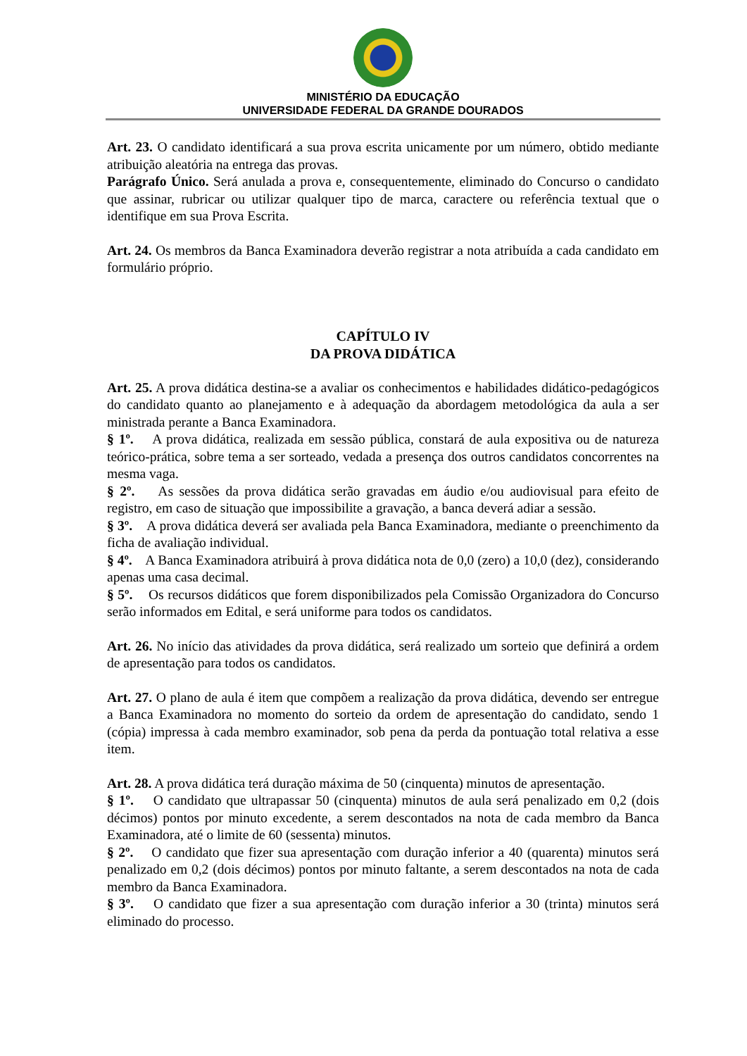MINISTÉRIO DA EDUCAÇÃO
UNIVERSIDADE FEDERAL DA GRANDE DOURADOS
Art. 23. O candidato identificará a sua prova escrita unicamente por um número, obtido mediante atribuição aleatória na entrega das provas.
Parágrafo Único. Será anulada a prova e, consequentemente, eliminado do Concurso o candidato que assinar, rubricar ou utilizar qualquer tipo de marca, caractere ou referência textual que o identifique em sua Prova Escrita.
Art. 24. Os membros da Banca Examinadora deverão registrar a nota atribuída a cada candidato em formulário próprio.
CAPÍTULO IV
DA PROVA DIDÁTICA
Art. 25. A prova didática destina-se a avaliar os conhecimentos e habilidades didático-pedagógicos do candidato quanto ao planejamento e à adequação da abordagem metodológica da aula a ser ministrada perante a Banca Examinadora.
§ 1º. A prova didática, realizada em sessão pública, constará de aula expositiva ou de natureza teórico-prática, sobre tema a ser sorteado, vedada a presença dos outros candidatos concorrentes na mesma vaga.
§ 2º. As sessões da prova didática serão gravadas em áudio e/ou audiovisual para efeito de registro, em caso de situação que impossibilite a gravação, a banca deverá adiar a sessão.
§ 3º. A prova didática deverá ser avaliada pela Banca Examinadora, mediante o preenchimento da ficha de avaliação individual.
§ 4º. A Banca Examinadora atribuirá à prova didática nota de 0,0 (zero) a 10,0 (dez), considerando apenas uma casa decimal.
§ 5º. Os recursos didáticos que forem disponibilizados pela Comissão Organizadora do Concurso serão informados em Edital, e será uniforme para todos os candidatos.
Art. 26. No início das atividades da prova didática, será realizado um sorteio que definirá a ordem de apresentação para todos os candidatos.
Art. 27. O plano de aula é item que compõem a realização da prova didática, devendo ser entregue a Banca Examinadora no momento do sorteio da ordem de apresentação do candidato, sendo 1 (cópia) impressa à cada membro examinador, sob pena da perda da pontuação total relativa a esse item.
Art. 28. A prova didática terá duração máxima de 50 (cinquenta) minutos de apresentação.
§ 1º. O candidato que ultrapassar 50 (cinquenta) minutos de aula será penalizado em 0,2 (dois décimos) pontos por minuto excedente, a serem descontados na nota de cada membro da Banca Examinadora, até o limite de 60 (sessenta) minutos.
§ 2º. O candidato que fizer sua apresentação com duração inferior a 40 (quarenta) minutos será penalizado em 0,2 (dois décimos) pontos por minuto faltante, a serem descontados na nota de cada membro da Banca Examinadora.
§ 3º. O candidato que fizer a sua apresentação com duração inferior a 30 (trinta) minutos será eliminado do processo.